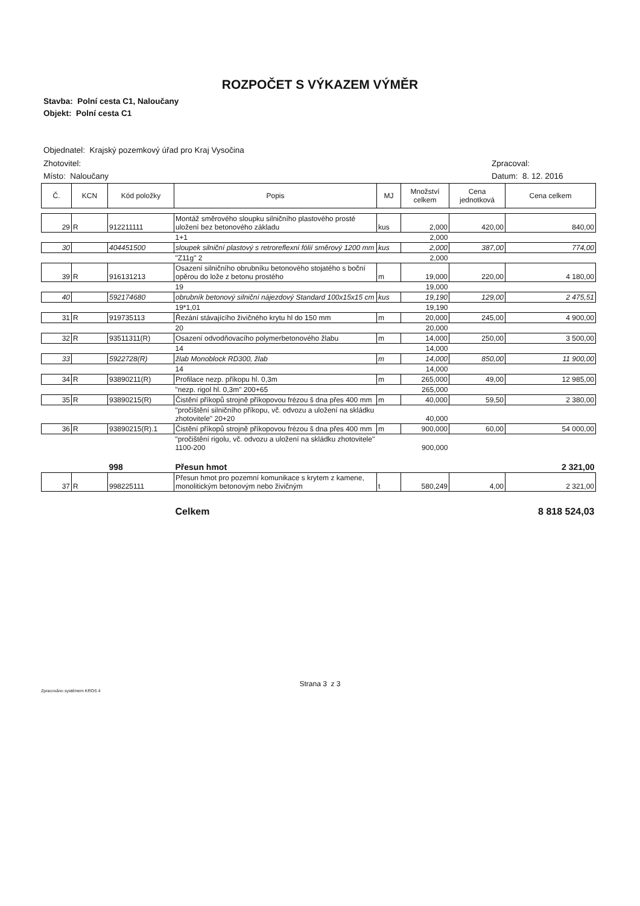ROZPOČET S VÝKAZEM VÝMĚR
Stavba: Polní cesta C1, Naloučany
Objekt: Polní cesta C1
Objednatel: Krajský pozemkový úřad pro Kraj Vysočina
Zhotovitel: Zpracoval:
Místo: Naloučany Datum: 8. 12. 2016
| Č. | KCN | Kód položky | Popis | MJ | Množství celkem | Cena jednotková | Cena celkem |
| --- | --- | --- | --- | --- | --- | --- | --- |
| 29 | R | 912211111 | Montáž směrového sloupku silničního plastového prosté uložení bez betonového základu | kus | 2,000 | 420,00 | 840,00 |
| | | | 1+1 | | 2,000 | | |
| 30 | | 404451500 | sloupek silniční plastový s retroreflexní fólií směrový 1200 mm | kus | 2,000 | 387,00 | 774,00 |
| | | | "Z11g" 2 | | 2,000 | | |
| 39 | R | 916131213 | Osazení silničního obrubníku betonového stojatého s boční opěrou do lože z betonu prostého | m | 19,000 | 220,00 | 4 180,00 |
| | | | 19 | | 19,000 | | |
| 40 | | 592174680 | obrubník betonový silniční nájezdový Standard 100x15x15 cm | kus | 19,190 | 129,00 | 2 475,51 |
| | | | 19*1,01 | | 19,190 | | |
| 31 | R | 919735113 | Řezání stávajícího živičného krytu hl do 150 mm | m | 20,000 | 245,00 | 4 900,00 |
| | | | 20 | | 20,000 | | |
| 32 | R | 93511311(R) | Osazení odvodňovacího polymerbetonového žlabu | m | 14,000 | 250,00 | 3 500,00 |
| | | | 14 | | 14,000 | | |
| 33 | | 5922728(R) | žlab Monoblock RD300, žlab | m | 14,000 | 850,00 | 11 900,00 |
| | | | 14 | | 14,000 | | |
| 34 | R | 93890211(R) | Profilace nezp. příkopu hl. 0,3m | m | 265,000 | 49,00 | 12 985,00 |
| | | | "nezp. rigol hl. 0,3m" 200+65 | | 265,000 | | |
| 35 | R | 93890215(R) | Čistění příkopů strojně příkopovou frézou š dna přes 400 mm | m | 40,000 | 59,50 | 2 380,00 |
| | | | "pročištění silničního příkopu, vč. odvozu a uložení na skládku zhotovitele" 20+20 | | 40,000 | | |
| 36 | R | 93890215(R).1 | Čistění příkopů strojně příkopovou frézou š dna přes 400 mm | m | 900,000 | 60,00 | 54 000,00 |
| | | | "pročištění rigolu, vč. odvozu a uložení na skládku zhotovitele" 1100-200 | | 900,000 | | |
| | | 998 | Přesun hmot | | | | 2 321,00 |
| 37 | R | 998225111 | Přesun hmot pro pozemní komunikace s krytem z kamene, monolitickým betonovým nebo živičným | t | 580,249 | 4,00 | 2 321,00 |
| | | | Celkem | | | | 8 818 524,03 |
Strana 3 z 3
Zpracováno systémem KROS 4